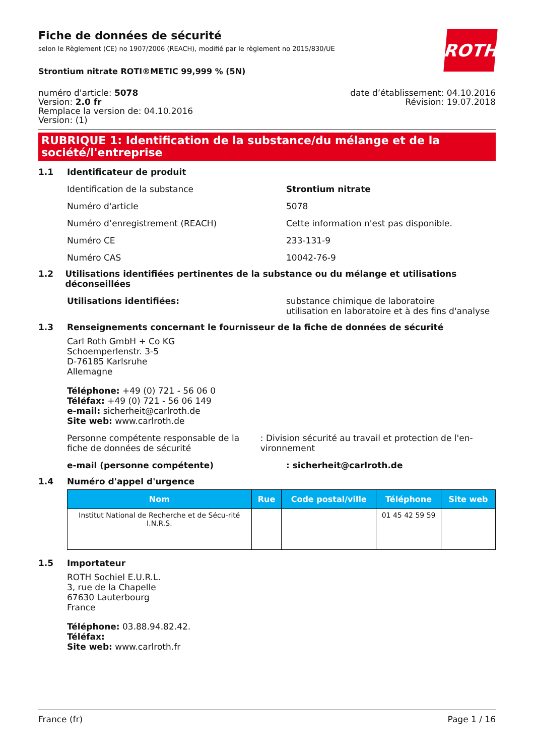ROTH
Fiche de données de sécurité
selon le Règlement (CE) no 1907/2006 (REACH), modifié par le règlement no 2015/830/UE
Strontium nitrate ROTI®METIC 99,999 % (5N)
numéro d'article: 5078
Version: 2.0 fr
Remplace la version de: 04.10.2016
Version: (1)
date d’établissement: 04.10.2016
Révision: 19.07.2018
RUBRIQUE 1: Identification de la substance/du mélange et de la société/l'entreprise
1.1 Identificateur de produit
Identification de la substance Strontium nitrate
Numéro d'article 5078
Numéro d’enregistrement (REACH) Cette information n'est pas disponible.
Numéro CE 233-131-9
Numéro CAS 10042-76-9
1.2 Utilisations identifiées pertinentes de la substance ou du mélange et utilisations déconseillées
Utilisations identifiées: substance chimique de laboratoire
utilisation en laboratoire et à des fins d'analyse
1.3 Renseignements concernant le fournisseur de la fiche de données de sécurité
Carl Roth GmbH + Co KG
Schoemperlenstr. 3-5
D-76185 Karlsruhe
Allemagne
Téléphone: +49 (0) 721 - 56 06 0
Téléfax: +49 (0) 721 - 56 06 149
e-mail: sicherheit@carlroth.de
Site web: www.carlroth.de
Personne compétente responsable de la fiche de données de sécurité
: Division sécurité au travail et protection de l'en-vironnement
e-mail (personne compétente) : sicherheit@carlroth.de
1.4 Numéro d'appel d'urgence
| Nom | Rue | Code postal/ville | Téléphone | Site web |
| --- | --- | --- | --- | --- |
| Institut National de Recherche et de Sécu-rité I.N.R.S. | | | 01 45 42 59 59 | |
1.5 Importateur
ROTH Sochiel E.U.R.L.
3, rue de la Chapelle
67630 Lauterbourg
France
Téléphone: 03.88.94.82.42.
Téléfax:
Site web: www.carlroth.fr
France (fr) Page 1 / 16